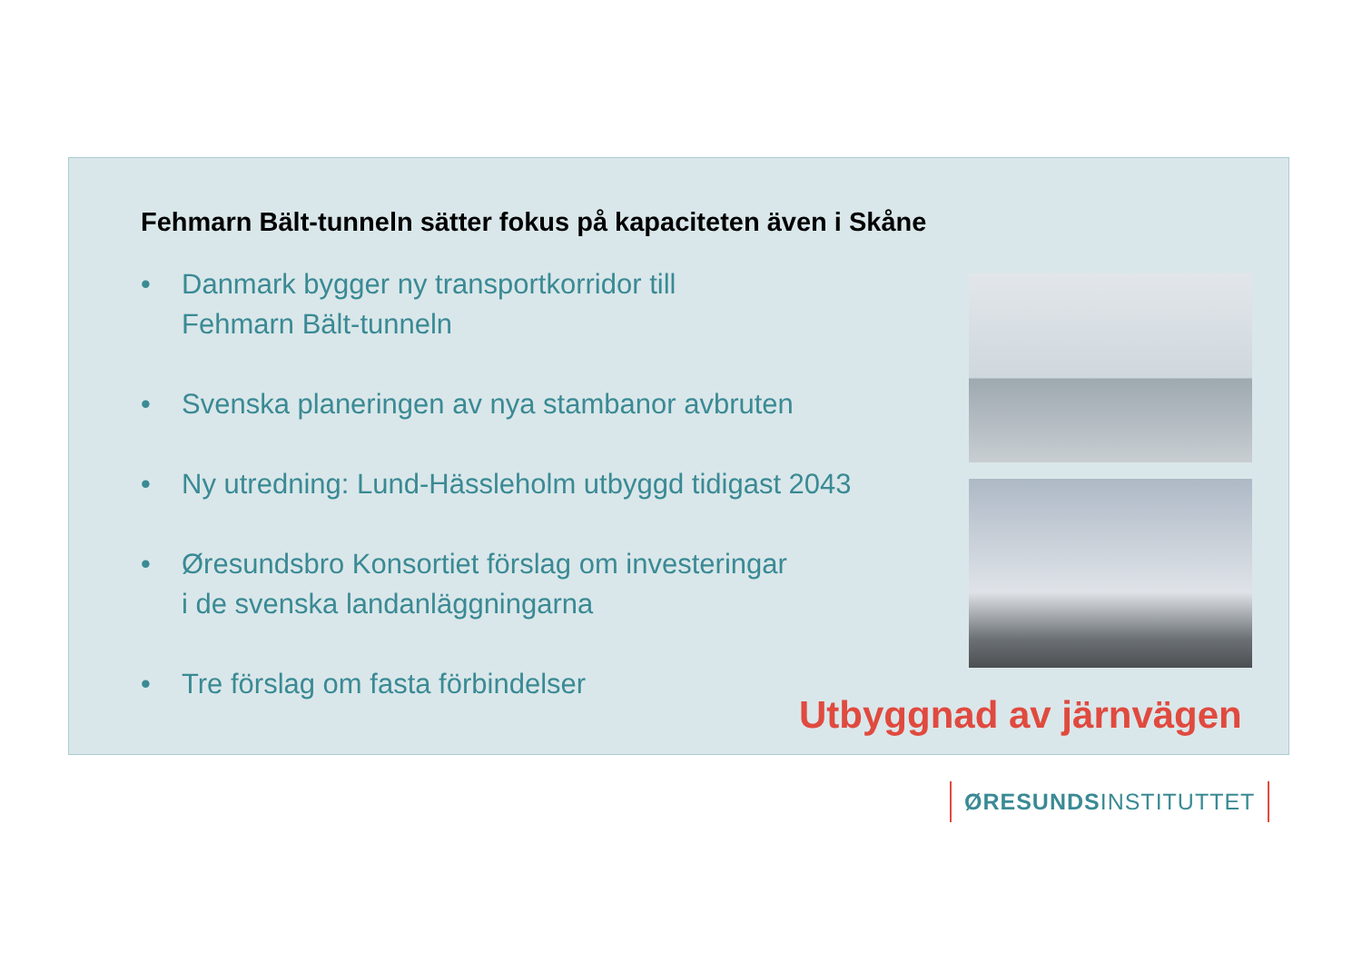Fehmarn Bält-tunneln sätter fokus på kapaciteten även i Skåne
• Danmark bygger ny transportkorridor till
Fehmarn Bält-tunneln
• Svenska planeringen av nya stambanor avbruten
• Ny utredning: Lund-Hässleholm utbyggd tidigast 2043
• Øresundsbro Konsortiet förslag om investeringar
i de svenska landanläggningarna
• Tre förslag om fasta förbindelser
Utbyggnad av järnvägen
ØRESUNDSINSTITUTTET